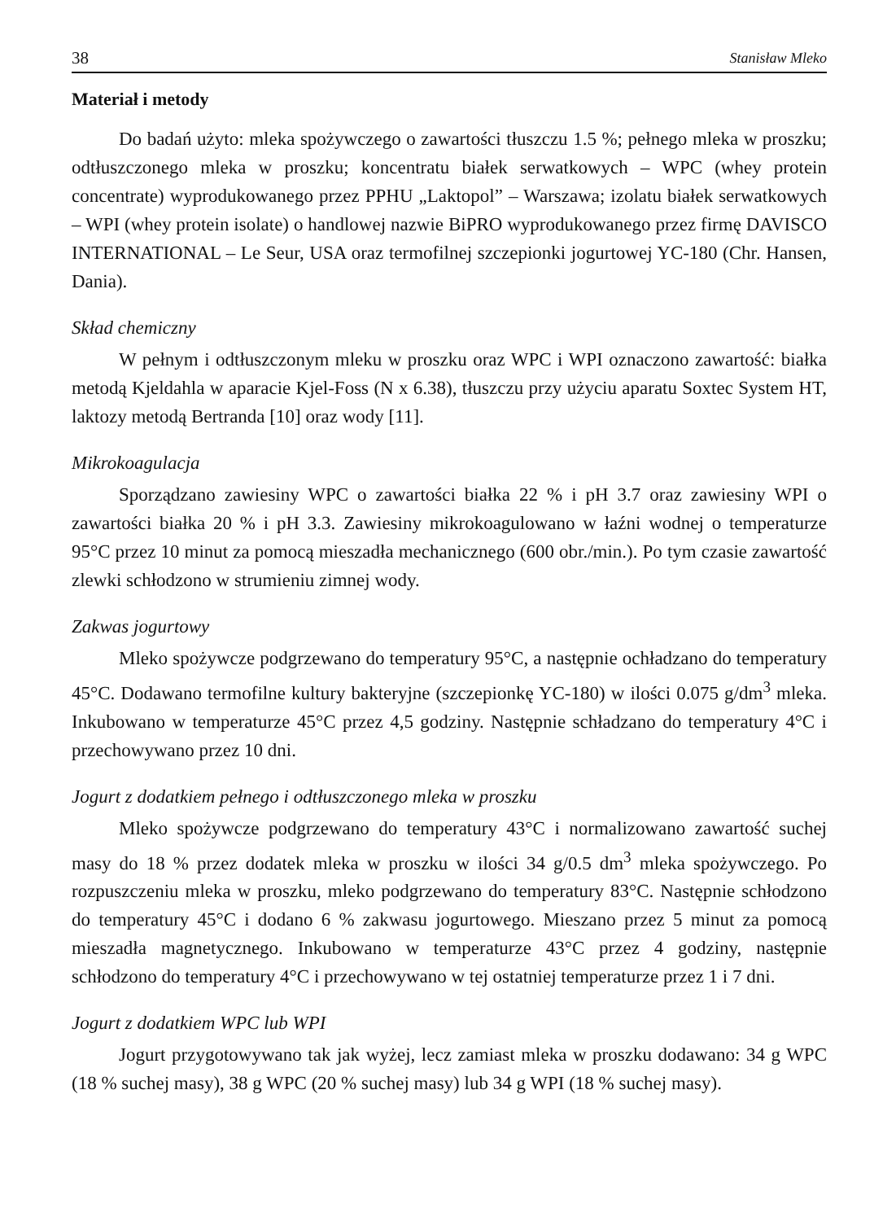38 Stanisław Mleko
Materiał i metody
Do badań użyto: mleka spożywczego o zawartości tłuszczu 1.5 %; pełnego mleka w proszku; odtłuszczonego mleka w proszku; koncentratu białek serwatkowych – WPC (whey protein concentrate) wyprodukowanego przez PPHU „Laktopol” – Warszawa; izolatu białek serwatkowych – WPI (whey protein isolate) o handlowej nazwie BiPRO wyprodukowanego przez firmę DAVISCO INTERNATIONAL – Le Seur, USA oraz termofilnej szczepionki jogurtowej YC-180 (Chr. Hansen, Dania).
Skład chemiczny
W pełnym i odtłuszczonym mleku w proszku oraz WPC i WPI oznaczono zawartość: białka metodą Kjeldahla w aparacie Kjel-Foss (N x 6.38), tłuszczu przy użyciu aparatu Soxtec System HT, laktozy metodą Bertranda [10] oraz wody [11].
Mikrokoagulacja
Sporządzano zawiesiny WPC o zawartości białka 22 % i pH 3.7 oraz zawiesiny WPI o zawartości białka 20 % i pH 3.3. Zawiesiny mikrokoagulowano w łaźni wodnej o temperaturze 95°C przez 10 minut za pomocą mieszadła mechanicznego (600 obr./min.). Po tym czasie zawartość zlewki schłodzono w strumieniu zimnej wody.
Zakwas jogurtowy
Mleko spożywcze podgrzewano do temperatury 95°C, a następnie ochładzano do temperatury 45°C. Dodawano termofilne kultury bakteryjne (szczepionkę YC-180) w ilości 0.075 g/dm<sup>3</sup> mleka. Inkubowano w temperaturze 45°C przez 4,5 godziny. Następnie schładzano do temperatury 4°C i przechowywano przez 10 dni.
Jogurt z dodatkiem pełnego i odtłuszczonego mleka w proszku
Mleko spożywcze podgrzewano do temperatury 43°C i normalizowano zawartość suchej masy do 18 % przez dodatek mleka w proszku w ilości 34 g/0.5 dm<sup>3</sup> mleka spożywczego. Po rozpuszczeniu mleka w proszku, mleko podgrzewano do temperatury 83°C. Następnie schłodzono do temperatury 45°C i dodano 6 % zakwasu jogurtowego. Mieszano przez 5 minut za pomocą mieszadła magnetycznego. Inkubowano w temperaturze 43°C przez 4 godziny, następnie schłodzono do temperatury 4°C i przechowywano w tej ostatniej temperaturze przez 1 i 7 dni.
Jogurt z dodatkiem WPC lub WPI
Jogurt przygotowywano tak jak wyżej, lecz zamiast mleka w proszku dodawano: 34 g WPC (18 % suchej masy), 38 g WPC (20 % suchej masy) lub 34 g WPI (18 % suchej masy).